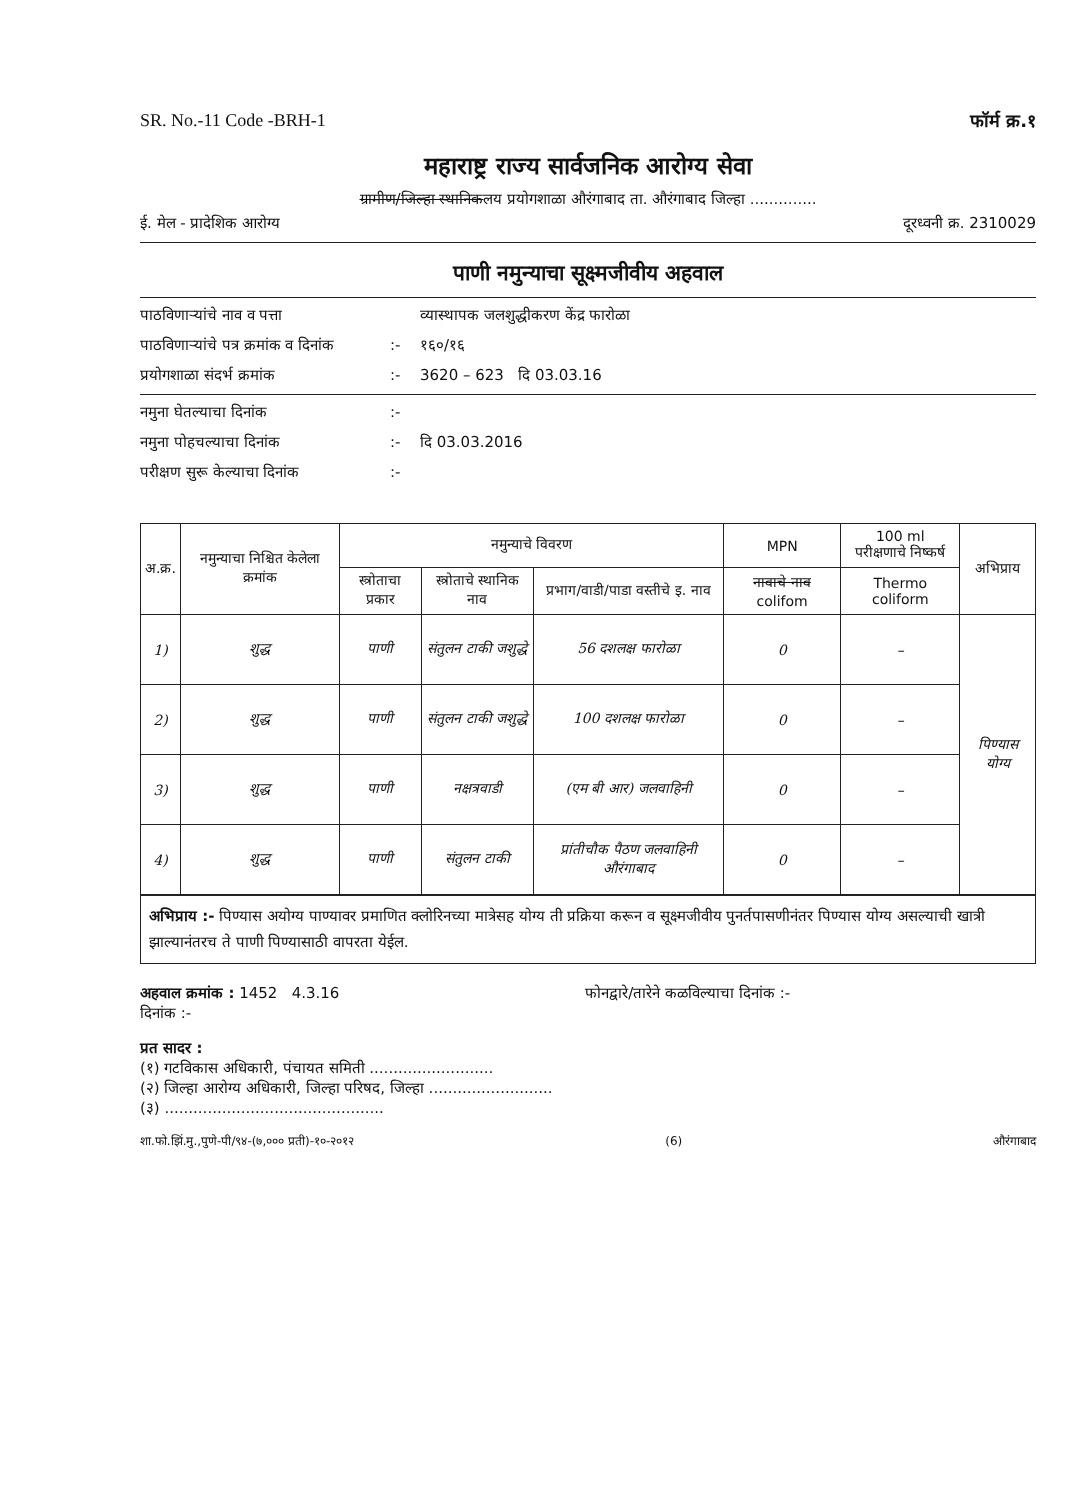SR. No.-11 Code -BRH-1 फॉर्म क्र.१
महाराष्ट्र राज्य सार्वजनिक आरोग्य सेवा
ग्रामीण/जिल्हा स्थानिकलय प्रयोगशाळा औरंगाबाद ता. औरंगाबाद जिल्हा ..............
ई. मेल - प्रादेशिक आरोग्य दूरध्वनी क्र. 2310029
पाणी नमुन्याचा सूक्ष्मजीवीय अहवाल
पाठविणाऱ्यांचे नाव व पत्ता व्यास्थापक जलशुद्धीकरण केंद्र फारोळा पाठविणाऱ्यांचे पत्र क्रमांक व दिनांक:- १६०/१६ प्रयोगशाळा संदर्भ क्रमांक:- 3620 – 623 दि 03.03.16
नमुना घेतल्याचा दिनांक:- नमुना पोहचल्याचा दिनांक:- दि 03.03.2016 परीक्षण सुरू केल्याचा दिनांक:-
| अ.क्र. | नमुन्याचा निश्चित केलेला क्रमांक | नमुन्याचे विवरण | | | MPN | 100 ml परीक्षणाचे निष्कर्ष | अभिप्राय |
| --- | --- | --- | --- | --- | --- | --- | --- |
| | | स्त्रोताचा प्रकार | स्त्रोताचे स्थानिक नाव | प्रभाग/वाडी/पाडा वस्तीचे इ. नाव | नावाचे नाव colifom | Thermo coliform | |
| 1) | शुद्ध | पाणी | संतुलन टाकी जशुद्धे | 56 दशलक्ष फारोळा | 0 | – | पिण्यास योग्य |
| 2) | शुद्ध | पाणी | संतुलन टाकी जशुद्धे | 100 दशलक्ष फारोळा | 0 | – | |
| 3) | शुद्ध | पाणी | नक्षत्रवाडी | (एम बी आर) जलवाहिनी | 0 | – | |
| 4) | शुद्ध | पाणी | संतुलन टाकी | प्रांतीचौक पैठण जलवाहिनी औरंगाबाद | 0 | – | |
अभिप्राय :- पिण्यास अयोग्य पाण्यावर प्रमाणित क्लोरिनच्या मात्रेसह योग्य ती प्रक्रिया करून व सूक्ष्मजीवीय पुनर्तपासणीनंतर पिण्यास योग्य असल्याची खात्री झाल्यानंतरच ते पाणी पिण्यासाठी वापरता येईल.
अहवाल क्रमांक : 1452 4.3.16
दिनांक :- फोनद्वारे/तारेने कळविल्याचा दिनांक :-
प्रत सादर :
(१) गटविकास अधिकारी, पंचायत समिती ..........................
(२) जिल्हा आरोग्य अधिकारी, जिल्हा परिषद, जिल्हा ..........................
(३) ..............................................
शा.फो.झिं.मु.,पुणे-पी/९४-(७,००० प्रती)-१०-२०१२ (6) औरंगाबाद